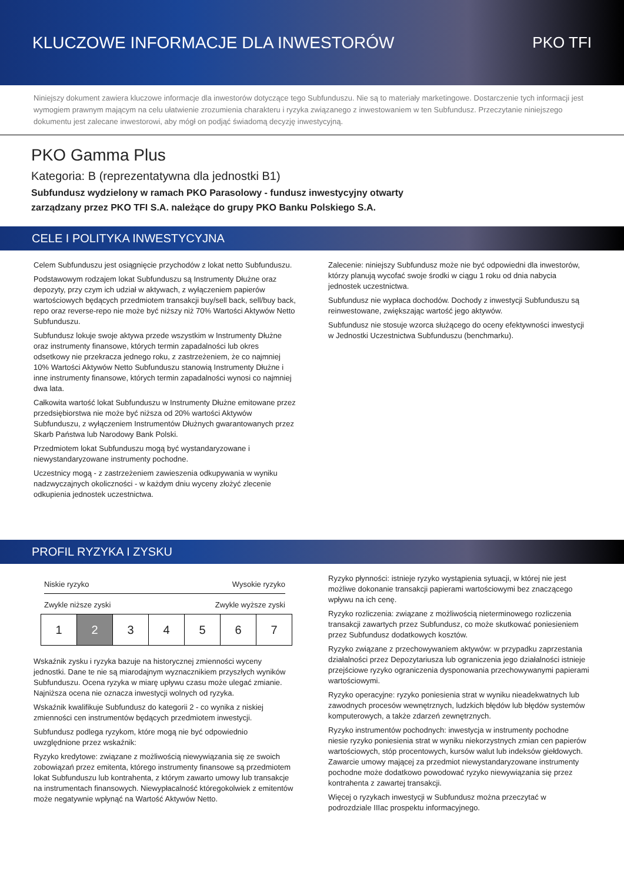KLUCZOWE INFORMACJE DLA INWESTORÓW
PKO TFI
Niniejszy dokument zawiera kluczowe informacje dla inwestorów dotyczące tego Subfunduszu. Nie są to materiały marketingowe. Dostarczenie tych informacji jest wymogiem prawnym mającym na celu ułatwienie zrozumienia charakteru i ryzyka związanego z inwestowaniem w ten Subfundusz. Przeczytanie niniejszego dokumentu jest zalecane inwestorowi, aby mógł on podjąć świadomą decyzję inwestycyjną.
PKO Gamma Plus
Kategoria: B (reprezentatywna dla jednostki B1)
Subfundusz wydzielony w ramach PKO Parasolowy - fundusz inwestycyjny otwarty
zarządzany przez PKO TFI S.A. należące do grupy PKO Banku Polskiego S.A.
CELE I POLITYKA INWESTYCYJNA
Celem Subfunduszu jest osiągnięcie przychodów z lokat netto Subfunduszu.
Podstawowym rodzajem lokat Subfunduszu są Instrumenty Dłużne oraz depozyty, przy czym ich udział w aktywach, z wyłączeniem papierów wartościowych będących przedmiotem transakcji buy/sell back, sell/buy back, repo oraz reverse-repo nie może być niższy niż 70% Wartości Aktywów Netto Subfunduszu.
Subfundusz lokuje swoje aktywa przede wszystkim w Instrumenty Dłużne oraz instrumenty finansowe, których termin zapadalności lub okres odsetkowy nie przekracza jednego roku, z zastrzeżeniem, że co najmniej 10% Wartości Aktywów Netto Subfunduszu stanowią Instrumenty Dłużne i inne instrumenty finansowe, których termin zapadalności wynosi co najmniej dwa lata.
Całkowita wartość lokat Subfunduszu w Instrumenty Dłużne emitowane przez przedsiębiorstwa nie może być niższa od 20% wartości Aktywów Subfunduszu, z wyłączeniem Instrumentów Dłużnych gwarantowanych przez Skarb Państwa lub Narodowy Bank Polski.
Przedmiotem lokat Subfunduszu mogą być wystandaryzowane i niewystandaryzowane instrumenty pochodne.
Uczestnicy mogą - z zastrzeżeniem zawieszenia odkupywania w wyniku nadzwyczajnych okoliczności - w każdym dniu wyceny złożyć zlecenie odkupienia jednostek uczestnictwa.
Zalecenie: niniejszy Subfundusz może nie być odpowiedni dla inwestorów, którzy planują wycofać swoje środki w ciągu 1 roku od dnia nabycia jednostek uczestnictwa.
Subfundusz nie wypłaca dochodów. Dochody z inwestycji Subfunduszu są reinwestowane, zwiększając wartość jego aktywów.
Subfundusz nie stosuje wzorca służącego do oceny efektywności inwestycji w Jednostki Uczestnictwa Subfunduszu (benchmarku).
PROFIL RYZYKA I ZYSKU
Niskie ryzyko Wysokie ryzyko
Zwykle niższe zyski Zwykle wyższe zyski
| 1 | 2 | 3 | 4 | 5 | 6 | 7 |
Wskaźnik zysku i ryzyka bazuje na historycznej zmienności wyceny jednostki. Dane te nie są miarodajnym wyznacznikiem przyszłych wyników Subfunduszu. Ocena ryzyka w miarę upływu czasu może ulegać zmianie. Najniższa ocena nie oznacza inwestycji wolnych od ryzyka.
Wskaźnik kwalifikuje Subfundusz do kategorii 2 - co wynika z niskiej zmienności cen instrumentów będących przedmiotem inwestycji.
Subfundusz podlega ryzykom, które mogą nie być odpowiednio uwzględnione przez wskaźnik:
Ryzyko kredytowe: związane z możliwością niewywiązania się ze swoich zobowiązań przez emitenta, którego instrumenty finansowe są przedmiotem lokat Subfunduszu lub kontrahenta, z którym zawarto umowy lub transakcje na instrumentach finansowych. Niewypłacalność któregokolwiek z emitentów może negatywnie wpłynąć na Wartość Aktywów Netto.
Ryzyko płynności: istnieje ryzyko wystąpienia sytuacji, w której nie jest możliwe dokonanie transakcji papierami wartościowymi bez znaczącego wpływu na ich cenę.
Ryzyko rozliczenia: związane z możliwością nieterminowego rozliczenia transakcji zawartych przez Subfundusz, co może skutkować poniesieniem przez Subfundusz dodatkowych kosztów.
Ryzyko związane z przechowywaniem aktywów: w przypadku zaprzestania działalności przez Depozytariusza lub ograniczenia jego działalności istnieje przejściowe ryzyko ograniczenia dysponowania przechowywanymi papierami wartościowymi.
Ryzyko operacyjne: ryzyko poniesienia strat w wyniku nieadekwatnych lub zawodnych procesów wewnętrznych, ludzkich błędów lub błędów systemów komputerowych, a także zdarzeń zewnętrznych.
Ryzyko instrumentów pochodnych: inwestycja w instrumenty pochodne niesie ryzyko poniesienia strat w wyniku niekorzystnych zmian cen papierów wartościowych, stóp procentowych, kursów walut lub indeksów giełdowych. Zawarcie umowy mającej za przedmiot niewystandaryzowane instrumenty pochodne może dodatkowo powodować ryzyko niewywiązania się przez kontrahenta z zawartej transakcji.
Więcej o ryzykach inwestycji w Subfundusz można przeczytać w podrozdziale IIIac prospektu informacyjnego.